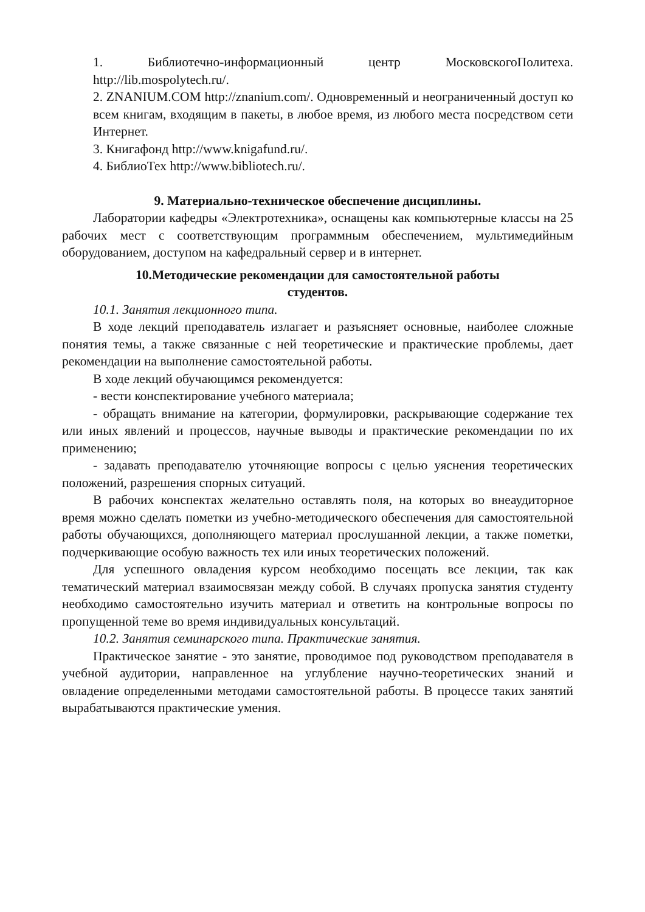1. Библиотечно-информационный центр МосковскогоПолитеха. http://lib.mospolytech.ru/.
2. ZNANIUM.COM http://znanium.com/. Одновременный и неограниченный доступ ко всем книгам, входящим в пакеты, в любое время, из любого места посредством сети Интернет.
3. Книгафонд http://www.knigafund.ru/.
4. БиблиоТех http://www.bibliotech.ru/.
9. Материально-техническое обеспечение дисциплины.
Лаборатории кафедры «Электротехника», оснащены как компьютерные классы на 25 рабочих мест с соответствующим программным обеспечением, мультимедийным оборудованием, доступом на кафедральный сервер и в интернет.
10.Методические рекомендации для самостоятельной работы
студентов.
10.1. Занятия лекционного типа.
В ходе лекций преподаватель излагает и разъясняет основные, наиболее сложные понятия темы, а также связанные с ней теоретические и практические проблемы, дает рекомендации на выполнение самостоятельной работы.
В ходе лекций обучающимся рекомендуется:
- вести конспектирование учебного материала;
- обращать внимание на категории, формулировки, раскрывающие содержание тех или иных явлений и процессов, научные выводы и практические рекомендации по их применению;
- задавать преподавателю уточняющие вопросы с целью уяснения теоретических положений, разрешения спорных ситуаций.
В рабочих конспектах желательно оставлять поля, на которых во внеаудиторное время можно сделать пометки из учебно-методического обеспечения для самостоятельной работы обучающихся, дополняющего материал прослушанной лекции, а также пометки, подчеркивающие особую важность тех или иных теоретических положений.
Для успешного овладения курсом необходимо посещать все лекции, так как тематический материал взаимосвязан между собой. В случаях пропуска занятия студенту необходимо самостоятельно изучить материал и ответить на контрольные вопросы по пропущенной теме во время индивидуальных консультаций.
10.2. Занятия семинарского типа. Практические занятия.
Практическое занятие - это занятие, проводимое под руководством преподавателя в учебной аудитории, направленное на углубление научно-теоретических знаний и овладение определенными методами самостоятельной работы. В процессе таких занятий вырабатываются практические умения.